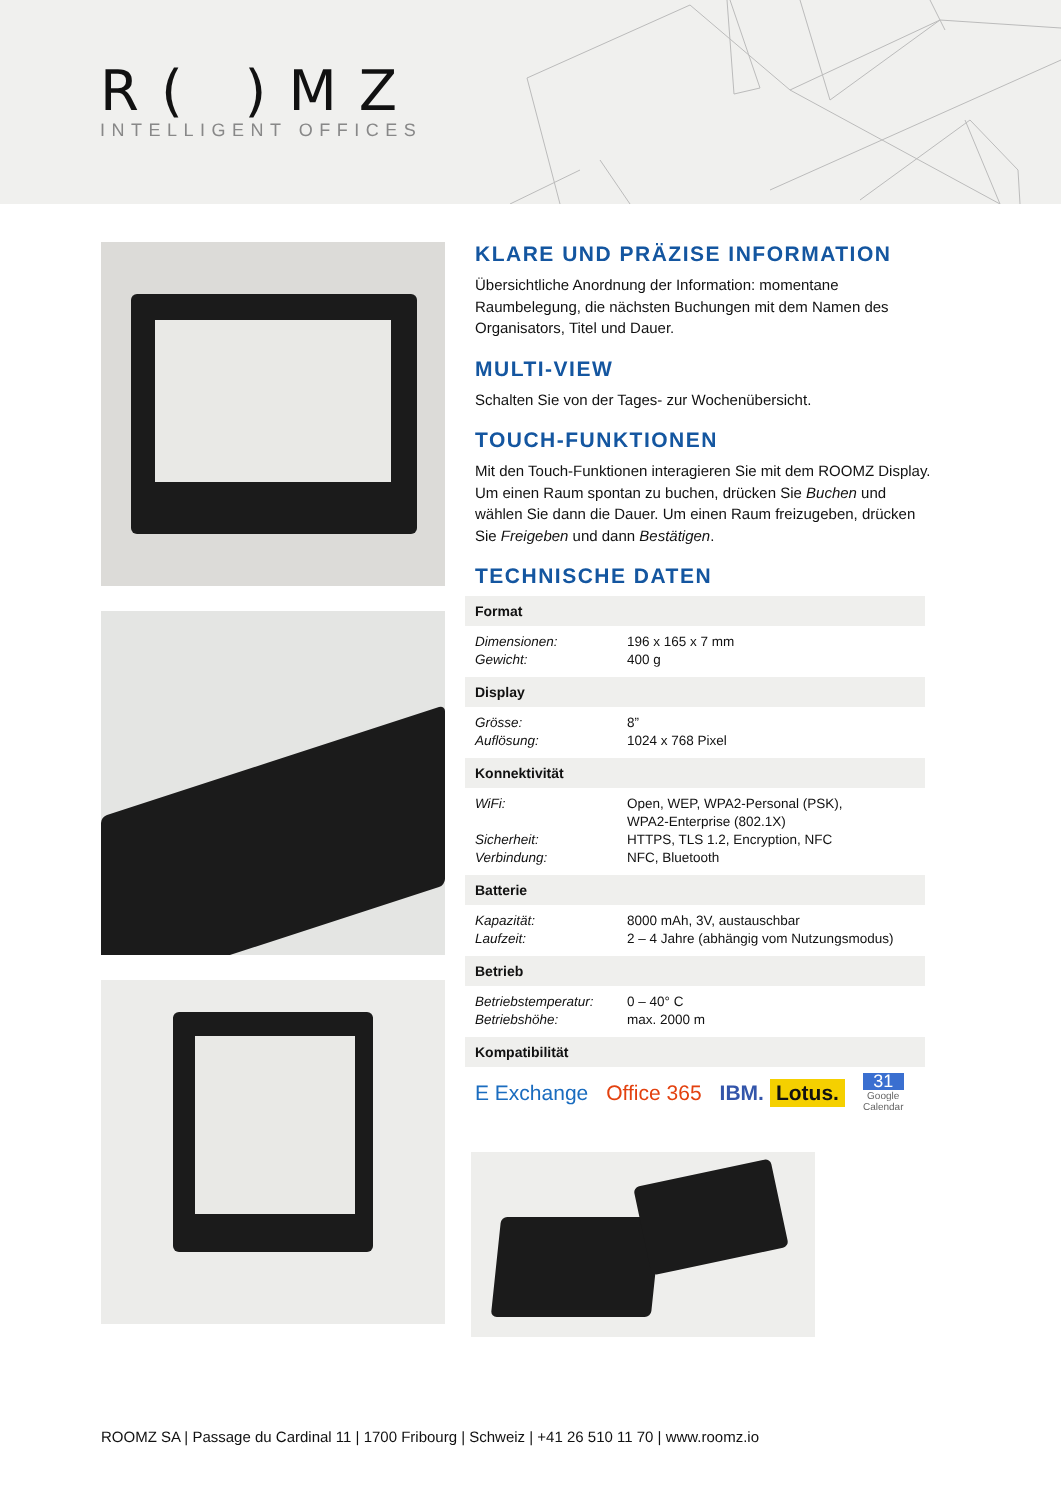R( )MZ
INTELLIGENT OFFICES
KLARE UND PRÄZISE INFORMATION
Übersichtliche Anordnung der Information: momentane Raumbelegung, die nächsten Buchungen mit dem Namen des Organisators, Titel und Dauer.
MULTI-VIEW
Schalten Sie von der Tages- zur Wochenübersicht.
TOUCH-FUNKTIONEN
Mit den Touch-Funktionen interagieren Sie mit dem ROOMZ Display. Um einen Raum spontan zu buchen, drücken Sie Buchen und wählen Sie dann die Dauer. Um einen Raum freizugeben, drücken Sie Freigeben und dann Bestätigen.
TECHNISCHE DATEN
| Format | |
| --- | --- |
| Dimensionen: | 196 x 165 x 7 mm |
| Gewicht: | 400 g |
| Display | |
| Grösse: | 8” |
| Auflösung: | 1024 x 768 Pixel |
| Konnektivität | |
| WiFi: | Open, WEP, WPA2-Personal (PSK), WPA2-Enterprise (802.1X) |
| Sicherheit: | HTTPS, TLS 1.2, Encryption, NFC |
| Verbindung: | NFC, Bluetooth |
| Batterie | |
| Kapazität: | 8000 mAh, 3V, austauschbar |
| Laufzeit: | 2 – 4 Jahre (abhängig vom Nutzungsmodus) |
| Betrieb | |
| Betriebstemperatur: | 0 – 40° C |
| Betriebshöhe: | max. 2000 m |
| Kompatibilität | |
E Exchange Office 365 IBM. Lotus. 31
Google
Calendar
ROOMZ SA | Passage du Cardinal 11 | 1700 Fribourg | Schweiz | +41 26 510 11 70 | www.roomz.io